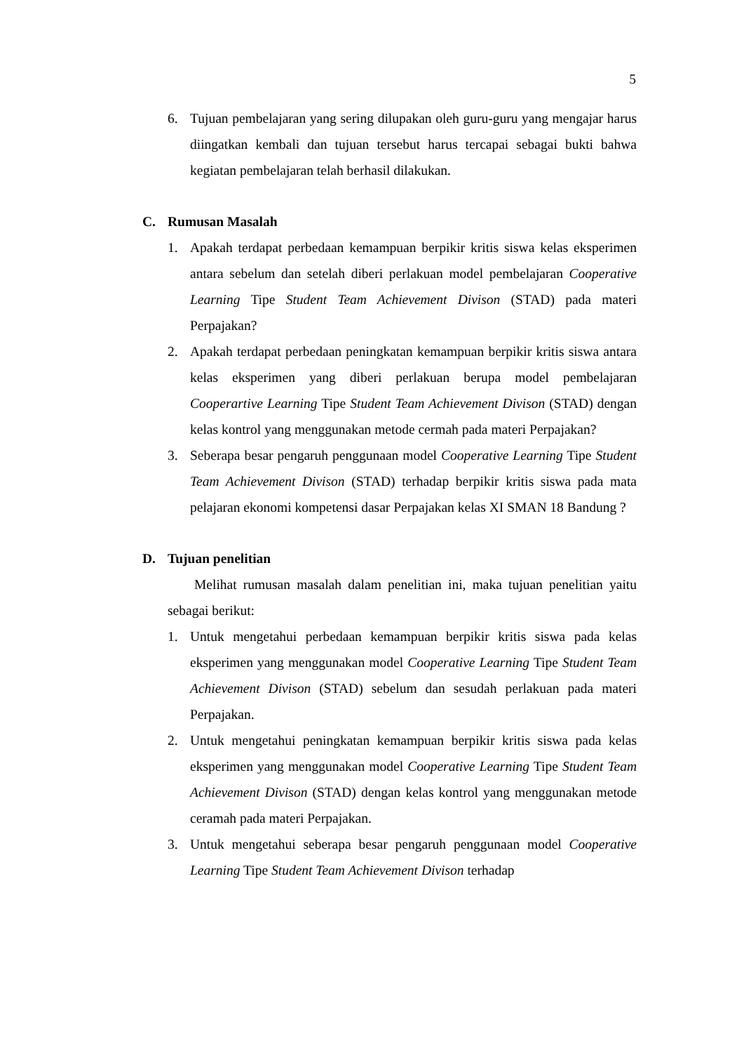5
6. Tujuan pembelajaran yang sering dilupakan oleh guru-guru yang mengajar harus diingatkan kembali dan tujuan tersebut harus tercapai sebagai bukti bahwa kegiatan pembelajaran telah berhasil dilakukan.
C. Rumusan Masalah
1. Apakah terdapat perbedaan kemampuan berpikir kritis siswa kelas eksperimen antara sebelum dan setelah diberi perlakuan model pembelajaran Cooperative Learning Tipe Student Team Achievement Divison (STAD) pada materi Perpajakan?
2. Apakah terdapat perbedaan peningkatan kemampuan berpikir kritis siswa antara kelas eksperimen yang diberi perlakuan berupa model pembelajaran Cooperartive Learning Tipe Student Team Achievement Divison (STAD) dengan kelas kontrol yang menggunakan metode cermah pada materi Perpajakan?
3. Seberapa besar pengaruh penggunaan model Cooperative Learning Tipe Student Team Achievement Divison (STAD) terhadap berpikir kritis siswa pada mata pelajaran ekonomi kompetensi dasar Perpajakan kelas XI SMAN 18 Bandung ?
D. Tujuan penelitian
Melihat rumusan masalah dalam penelitian ini, maka tujuan penelitian yaitu sebagai berikut:
1. Untuk mengetahui perbedaan kemampuan berpikir kritis siswa pada kelas eksperimen yang menggunakan model Cooperative Learning Tipe Student Team Achievement Divison (STAD) sebelum dan sesudah perlakuan pada materi Perpajakan.
2. Untuk mengetahui peningkatan kemampuan berpikir kritis siswa pada kelas eksperimen yang menggunakan model Cooperative Learning Tipe Student Team Achievement Divison (STAD) dengan kelas kontrol yang menggunakan metode ceramah pada materi Perpajakan.
3. Untuk mengetahui seberapa besar pengaruh penggunaan model Cooperative Learning Tipe Student Team Achievement Divison terhadap